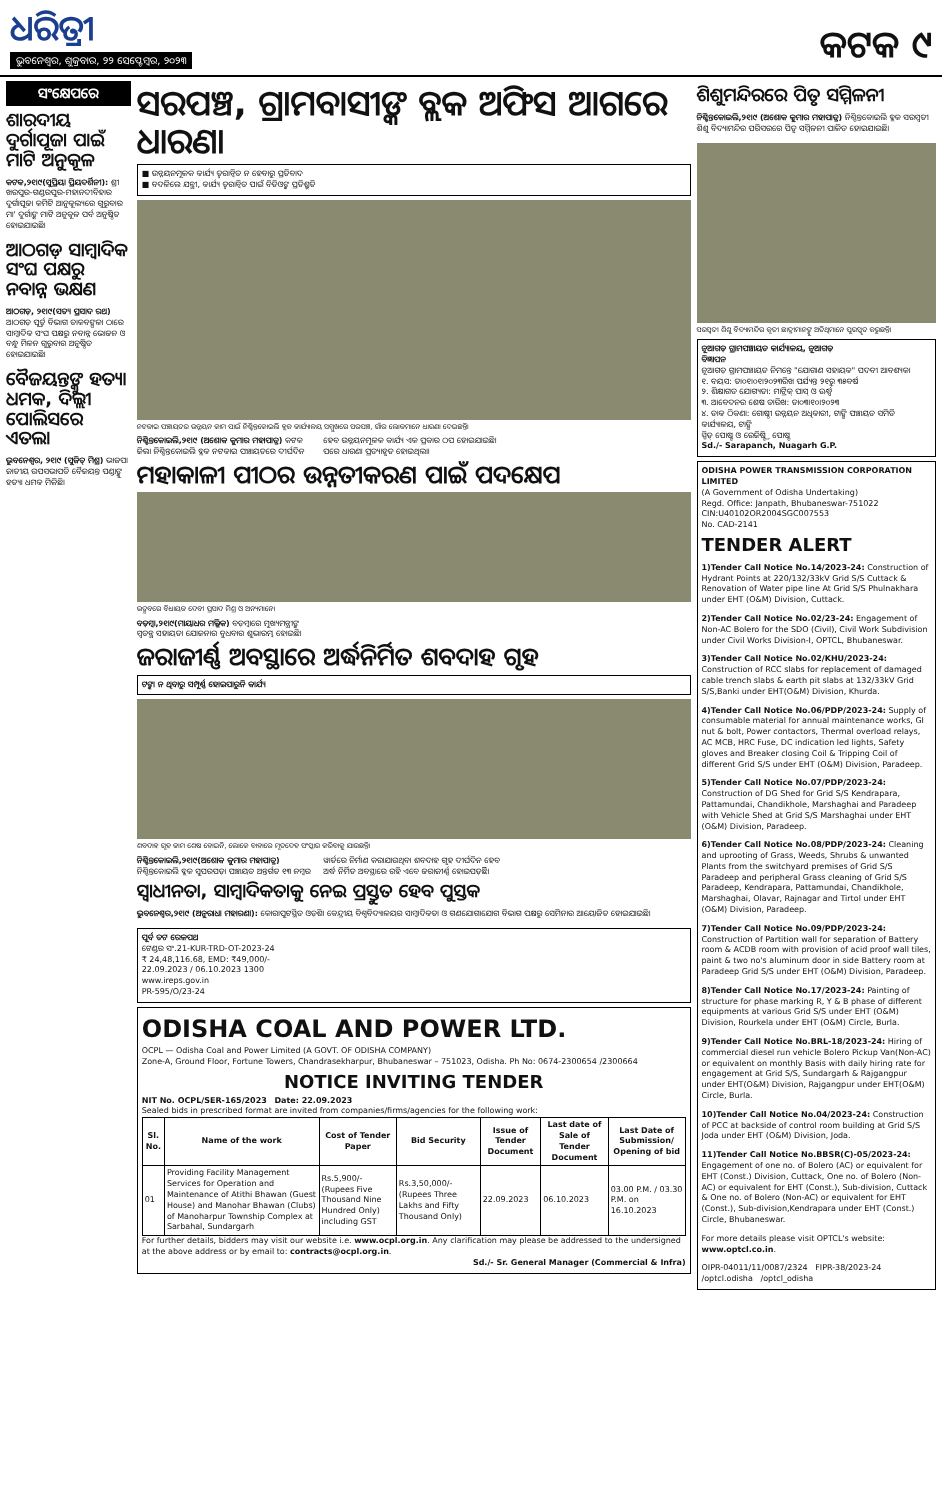ଧରିତ୍ରୀ
ଭୁବନେଶ୍ୱର, ଶୁକ୍ରବାର, ୨୨ ସେପ୍ଟେମ୍ବର, ୨୦୨୩
କଟକ ୯
ସଂକ୍ଷେପରେ
ଶାରଦୀୟ ଦୁର୍ଗାପୂଜା ପାଇଁ ମାଟି ଅନୁକୂଳ
କଟକ,୨୧।୯(ସୁପ୍ରିୟା ପ୍ରିୟଦର୍ଶିନୀ): ଶ୍ରୀ ଖରପୁର-ଗଣ୍ଡରପୁର-ମହାନଦୀବିହାର ଦୁର୍ଗାପୂଜା କମିଟି ଆନୁକୂଲ୍ୟରେ ଗୁରୁବାର ମା' ଦୁର୍ଗାଙ୍କ ମାଟି ଅନୁକୂଳ ପର୍ବ ଅନୁଷ୍ଠିତ ହୋଇଯାଇଛି।
ଆଠଗଡ଼ ସାମ୍ବାଦିକ ସଂଘ ପକ୍ଷରୁ ନବାନ୍ନ ଭକ୍ଷଣ
ଆଠଗଡ଼, ୨୧।୯(ସତ୍ୟ ପ୍ରସାଦ ରଥ) ଆଠଗଡ଼ ପୂର୍ତ୍ତ ବିଭାଗ ଡାକବଙ୍ଗଳା ଠାରେ ସାମ୍ବାଦିକ ସଂଘ ପକ୍ଷରୁ ନବାନ୍ନ ଭୋଜନ ଓ ବନ୍ଧୁ ମିଳନ ଗୁରୁବାର ଅନୁଷ୍ଠିତ ହୋଇଯାଇଛି।
ବୈଜୟନ୍ତଙ୍କୁ ହତ୍ୟା ଧମକ, ଦିଲ୍ଲୀ ପୋଲିସରେ ଏତଲା
ଭୁବନେଶ୍ୱର, ୨୧।୯ (ସୁଜିତ୍ ମିଶ୍ର) ଭାଜପା ଜାତୀୟ ଉପସଭାପତି ବୈଜୟନ୍ତ ପଣ୍ଡାଙ୍କୁ ହତ୍ୟା ଧମକ ମିଳିଛି।
ସରପଞ୍ଚ, ଗ୍ରାମବାସୀଙ୍କ ବ୍ଲକ ଅଫିସ ଆଗରେ ଧାରଣା
■ ଉନ୍ନୟନମୂଳକ କାର୍ଯ୍ୟ ତ୍ୱରାନ୍ୱିତ ନ ହେବାରୁ ପ୍ରତିବାଦ
■ ବଦଳିଲେ ଯନ୍ତ୍ରୀ, କାର୍ଯ୍ୟ ତ୍ୱରାନ୍ୱିତ ପାଇଁ ବିଡିଓଙ୍କ ପ୍ରତିଶ୍ରୁତି
ନଟକାଇ ପଞ୍ଚାୟତର ଉନ୍ନୟନ କାମ ପାଇଁ ନିଶ୍ଚିନ୍ତକୋଇଲି ବ୍ଲକ କାର୍ଯ୍ୟାଳୟ ସମ୍ମୁଖରେ ସରପଞ୍ଚ, ଗାଁର ଲୋକମାନେ ଧାରଣା ଦେଇଛନ୍ତି।
ନିଶ୍ଚିନ୍ତକୋଇଲି,୨୧।୯ (ଅଶୋକ କୁମାର ମହାପାତ୍ର) କଟକ ଜିଲା ନିଶ୍ଚିନ୍ତକୋଇଲି ବ୍ଲକ ନଟକାଇ ପଞ୍ଚାୟତରେ ଦୀର୍ଘଦିନ ହେବ ଉନ୍ନୟନମୂଳକ କାର୍ଯ୍ୟ ଏକ ପ୍ରକାର ଠପ ହୋଇଯାଇଛି। ପରେ ଧାରଣା ପ୍ରତ୍ୟାହୃତ ହୋଇଥିଲା।
ମହାକାଳୀ ପୀଠର ଉନ୍ନତୀକରଣ ପାଇଁ ପଦକ୍ଷେପ
ଉତ୍ସବରେ ବିଧାୟକ ଦେବୀ ପ୍ରସାଦ ମିଶ୍ର ଓ ଅନ୍ୟମାନେ।
ବଡ଼ମ୍ବା,୨୧।୯(ମାୟାଧର ମଲ୍ଲିକ) ବଡ଼ମ୍ବାରେ ମୁଖ୍ୟମନ୍ତ୍ରୀଙ୍କ ସ୍ୱତନ୍ତ୍ର ସହାୟତା ଯୋଜନାର ବୁଧବାର ଶୁଭାରମ୍ଭ ହୋଇଛି।
ଜରାଜୀର୍ଣ୍ଣ ଅବସ୍ଥାରେ ଅର୍ଦ୍ଧନିର୍ମିତ ଶବଦାହ ଗୃହ
ଟଙ୍କା ନ ଥିବାରୁ ସମ୍ପୂର୍ଣ୍ଣ ହୋଇପାରୁନି କାର୍ଯ୍ୟ
ଶବଦାହ ଗୃହ କାମ ଶେଷ ହୋଇନି, ଲୋକେ ବାହାରେ ମୃତଦେହ ସଂସ୍କାର କରିବାକୁ ଯାଉଛନ୍ତି।
ନିଶ୍ଚିନ୍ତକୋଇଲି,୨୧।୯(ଅଶୋକ କୁମାର ମହାପାତ୍ର) ନିଶ୍ଚିନ୍ତକୋଇଲି ବ୍ଲକ ସୁପରପଡ଼ା ପଞ୍ଚାୟତ ଅନ୍ତର୍ଗତ ୧୩ ନମ୍ବର ୱାର୍ଡରେ ନିର୍ମାଣ କରାଯାଉଥିବା ଶବଦାହ ଗୃହ ଦୀର୍ଘଦିନ ହେବ ଅର୍ଦ୍ଧ ନିର୍ମିତ ଅବସ୍ଥାରେ ରହି ଏବେ ଜରାଜୀର୍ଣ୍ଣ ହୋଇପଡ଼ିଛି।
ସ୍ୱାଧୀନତା, ସାମ୍ବାଦିକତାକୁ ନେଇ ପ୍ରସ୍ତୁତ ହେବ ପୁସ୍ତକ
ଭୁବନେଶ୍ୱର,୨୧।୯ (ଅନୁରାଧା ମହାରଣା): କୋରାପୁଟସ୍ଥିତ ଓଡ଼ିଶା କେନ୍ଦ୍ରୀୟ ବିଶ୍ୱବିଦ୍ୟାଳୟର ସାମ୍ବାଦିକତା ଓ ଗଣଯୋଗାଯୋଗ ବିଭାଗ ପକ୍ଷରୁ ସେମିନାର ଆୟୋଜିତ ହୋଇଯାଇଛି।
ପୂର୍ବ ତଟ ରେଳପଥ
ଟେଣ୍ଡର ସଂ.21-KUR-TRD-OT-2023-24
₹ 24,48,116.68, EMD: ₹49,000/-
22.09.2023 / 06.10.2023 1300
www.ireps.gov.in
PR-595/O/23-24
ODISHA COAL AND POWER LTD.
OCPL — Odisha Coal and Power Limited (A GOVT. OF ODISHA COMPANY)
Zone-A, Ground Floor, Fortune Towers, Chandrasekharpur, Bhubaneswar – 751023, Odisha. Ph No: 0674-2300654 /2300664
NOTICE INVITING TENDER
NIT No. OCPL/SER-165/2023 Date: 22.09.2023
Sealed bids in prescribed format are invited from companies/firms/agencies for the following work:
| Sl. No. | Name of the work | Cost of Tender Paper | Bid Security | Issue of Tender Document | Last date of Sale of Tender Document | Last Date of Submission/ Opening of bid |
| --- | --- | --- | --- | --- | --- | --- |
| 01 | Providing Facility Management Services for Operation and Maintenance of Atithi Bhawan (Guest House) and Manohar Bhawan (Clubs) of Manoharpur Township Complex at Sarbahal, Sundargarh | Rs.5,900/- (Rupees Five Thousand Nine Hundred Only) including GST | Rs.3,50,000/- (Rupees Three Lakhs and Fifty Thousand Only) | 22.09.2023 | 06.10.2023 | 03.00 P.M. / 03.30 P.M. on 16.10.2023 |
For further details, bidders may visit our website i.e. www.ocpl.org.in. Any clarification may please be addressed to the undersigned at the above address or by email to: contracts@ocpl.org.in.
Sd./- Sr. General Manager (Commercial & Infra)
ଶିଶୁମନ୍ଦିରରେ ପିତୃ ସମ୍ମିଳନୀ
ନିଶ୍ଚିନ୍ତକୋଇଲି,୨୧।୯ (ଅଶୋକ କୁମାର ମହାପାତ୍ର) ନିଶ୍ଚିନ୍ତକୋଇଲି ବ୍ଲକ ସରସ୍ୱତୀ ଶିଶୁ ବିଦ୍ୟାମନ୍ଦିର ପରିସରରେ ପିତୃ ସମ୍ମିଳନୀ ପାଳିତ ହୋଇଯାଇଛି।
ସରସ୍ୱତୀ ଶିଶୁ ବିଦ୍ୟାମନ୍ଦିର କୃତୀ ଛାତ୍ରୀମାନଙ୍କୁ ଅତିଥିମାନେ ପୁରସ୍କୃତ କରୁଛନ୍ତି।
ନୂଆଗଡ଼ ଗ୍ରାମପଞ୍ଚାୟତ କାର୍ଯ୍ୟାଳୟ, ନୂଆଗଡ଼
ବିଜ୍ଞାପନ
ନୂଆଗଡ଼ ଗ୍ରାମପଞ୍ଚାୟତ ନିମନ୍ତେ "ଯୋଗାଣ ସହାୟକ" ପଦବୀ ଆବଶ୍ୟକ।
୧. ବୟସ: ତା୦୧।୦୧।୨୦୨୩ରିଖ ପର୍ଯ୍ୟନ୍ତ ୨୧ରୁ ୩୫ବର୍ଷ
୨. ଶିକ୍ଷାଗତ ଯୋଗ୍ୟତା: ମାଟ୍ରିକ୍ ପାସ୍ ଓ ଊର୍ଦ୍ଧ୍ୱ
୩. ଆବେଦନର ଶେଷ ତାରିଖ: ତା୦୩।୧୦।୨୦୨୩
୪. ଡାକ ଠିକଣା: ଗୋଷ୍ଠୀ ଉନ୍ନୟନ ଅଧିକାରୀ, ଟାଙ୍ଗି ପଞ୍ଚାୟତ ସମିତି କାର୍ଯ୍ୟାଳୟ, ଟାଙ୍ଗି
ସ୍ପିଡ୍ ପୋଷ୍ଟ ଓ ରେଜିଷ୍ଟ୍ରି ପୋଷ୍ଟ
Sd./- Sarapanch, Nuagarh G.P.
ODISHA POWER TRANSMISSION CORPORATION LIMITED
(A Government of Odisha Undertaking)
Regd. Office: Janpath, Bhubaneswar-751022
CIN:U40102OR2004SGC007553
No. CAD-2141
TENDER ALERT
1)Tender Call Notice No.14/2023-24: Construction of Hydrant Points at 220/132/33kV Grid S/S Cuttack & Renovation of Water pipe line At Grid S/S Phulnakhara under EHT (O&M) Division, Cuttack.
2)Tender Call Notice No.02/23-24: Engagement of Non-AC Bolero for the SDO (Civil), Civil Work Subdivision under Civil Works Division-I, OPTCL, Bhubaneswar.
3)Tender Call Notice No.02/KHU/2023-24: Construction of RCC slabs for replacement of damaged cable trench slabs & earth pit slabs at 132/33kV Grid S/S,Banki under EHT(O&M) Division, Khurda.
4)Tender Call Notice No.06/PDP/2023-24: Supply of consumable material for annual maintenance works, GI nut & bolt, Power contactors, Thermal overload relays, AC MCB, HRC Fuse, DC indication led lights, Safety gloves and Breaker closing Coil & Tripping Coil of different Grid S/S under EHT (O&M) Division, Paradeep.
5)Tender Call Notice No.07/PDP/2023-24: Construction of DG Shed for Grid S/S Kendrapara, Pattamundai, Chandikhole, Marshaghai and Paradeep with Vehicle Shed at Grid S/S Marshaghai under EHT (O&M) Division, Paradeep.
6)Tender Call Notice No.08/PDP/2023-24: Cleaning and uprooting of Grass, Weeds, Shrubs & unwanted Plants from the switchyard premises of Grid S/S Paradeep and peripheral Grass cleaning of Grid S/S Paradeep, Kendrapara, Pattamundai, Chandikhole, Marshaghai, Olavar, Rajnagar and Tirtol under EHT (O&M) Division, Paradeep.
7)Tender Call Notice No.09/PDP/2023-24: Construction of Partition wall for separation of Battery room & ACDB room with provision of acid proof wall tiles, paint & two no's aluminum door in side Battery room at Paradeep Grid S/S under EHT (O&M) Division, Paradeep.
8)Tender Call Notice No.17/2023-24: Painting of structure for phase marking R, Y & B phase of different equipments at various Grid S/S under EHT (O&M) Division, Rourkela under EHT (O&M) Circle, Burla.
9)Tender Call Notice No.BRL-18/2023-24: Hiring of commercial diesel run vehicle Bolero Pickup Van(Non-AC) or equivalent on monthly Basis with daily hiring rate for engagement at Grid S/S, Sundargarh & Rajgangpur under EHT(O&M) Division, Rajgangpur under EHT(O&M) Circle, Burla.
10)Tender Call Notice No.04/2023-24: Construction of PCC at backside of control room building at Grid S/S Joda under EHT (O&M) Division, Joda.
11)Tender Call Notice No.BBSR(C)-05/2023-24: Engagement of one no. of Bolero (AC) or equivalent for EHT (Const.) Division, Cuttack, One no. of Bolero (Non-AC) or equivalent for EHT (Const.), Sub-division, Cuttack & One no. of Bolero (Non-AC) or equivalent for EHT (Const.), Sub-division,Kendrapara under EHT (Const.) Circle, Bhubaneswar.
For more details please visit OPTCL's website: www.optcl.co.in.
OIPR-04011/11/0087/2324 FIPR-38/2023-24
/optcl.odisha /optcl_odisha